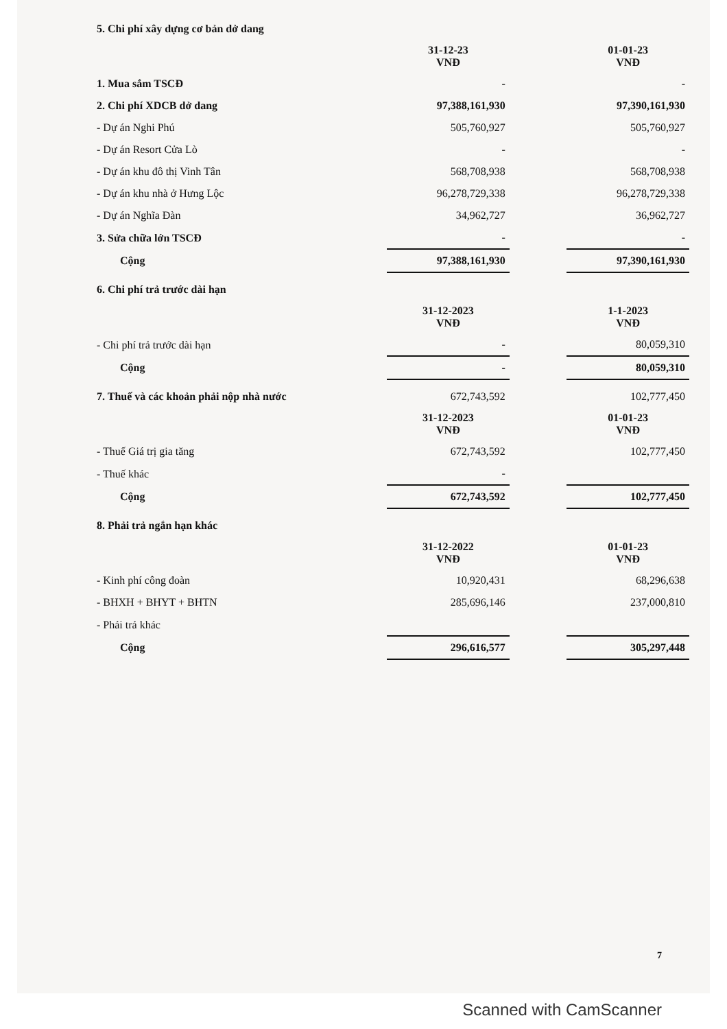| 5. Chi phí xây dựng cơ bản dở dang | | | |
| | 31-12-23 VNĐ | | 01-01-23 VNĐ |
| 1. Mua sắm TSCĐ | - | | - |
| 2. Chi phí XDCB dở dang | 97,388,161,930 | | 97,390,161,930 |
| - Dự án Nghi Phú | 505,760,927 | | 505,760,927 |
| - Dự án Resort Cửa Lò | - | | - |
| - Dự án khu đô thị Vinh Tân | 568,708,938 | | 568,708,938 |
| - Dự án khu nhà ở Hưng Lộc | 96,278,729,338 | | 96,278,729,338 |
| - Dự án Nghĩa Đàn | 34,962,727 | | 36,962,727 |
| 3. Sửa chữa lớn TSCĐ | - | | - |
| Cộng | 97,388,161,930 | | 97,390,161,930 |
| 6. Chi phí trả trước dài hạn | | | |
| | 31-12-2023 VNĐ | | 1-1-2023 VNĐ |
| - Chi phí trả trước dài hạn | - | | 80,059,310 |
| Cộng | - | | 80,059,310 |
| 7. Thuế và các khoản phải nộp nhà nước | 672,743,592 | | 102,777,450 |
| | 31-12-2023 VNĐ | | 01-01-23 VNĐ |
| - Thuế Giá trị gia tăng | 672,743,592 | | 102,777,450 |
| - Thuế khác | - | | |
| Cộng | 672,743,592 | | 102,777,450 |
| 8. Phải trả ngắn hạn khác | | | |
| | 31-12-2022 VNĐ | | 01-01-23 VNĐ |
| - Kinh phí công đoàn | 10,920,431 | | 68,296,638 |
| - BHXH + BHYT + BHTN | 285,696,146 | | 237,000,810 |
| - Phải trả khác | | | |
| Cộng | 296,616,577 | | 305,297,448 |
7
Scanned with CamScanner